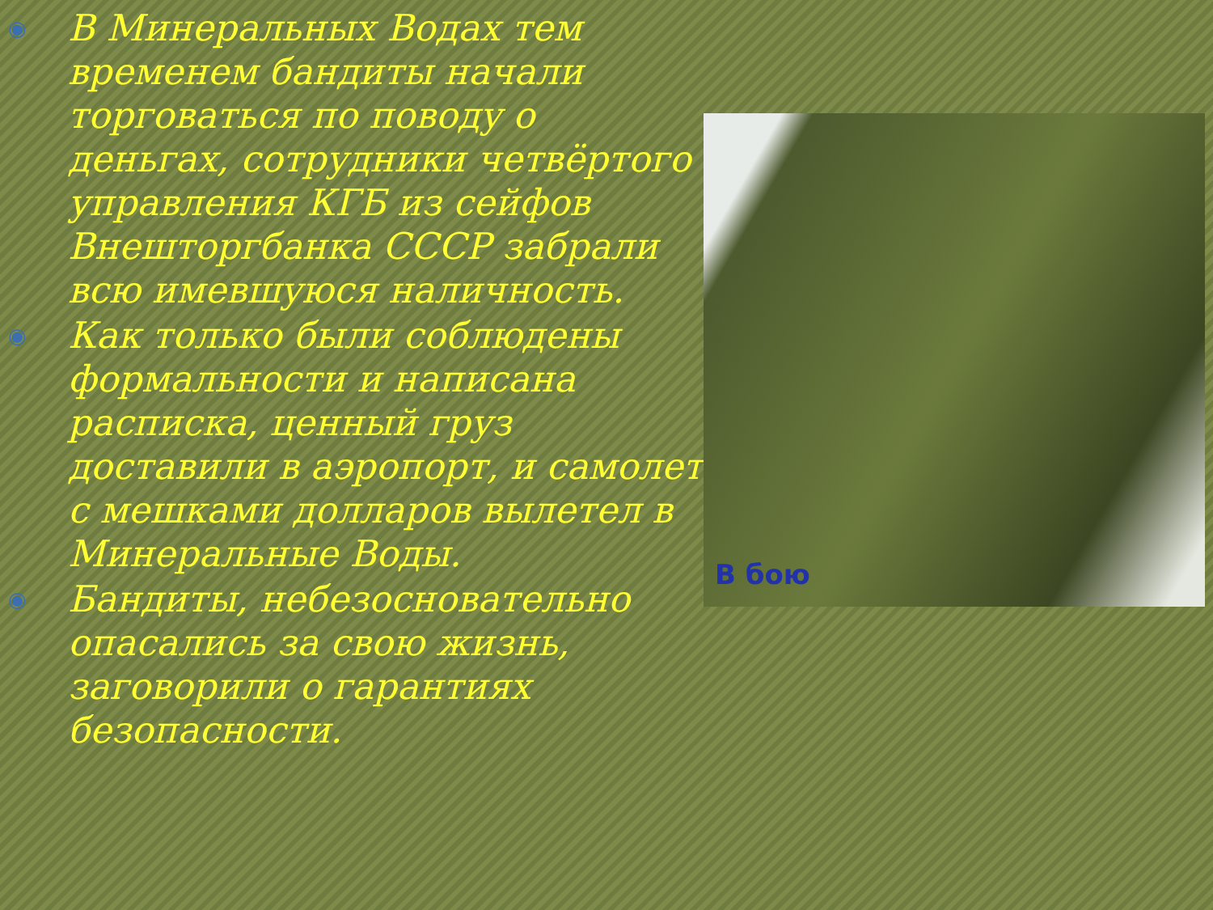◉ В Минеральных Водах тем временем бандиты начали торговаться по поводу о деньгах, сотрудники четвёртого управления КГБ из сейфов Внешторгбанка СССР забрали всю имевшуюся наличность.
◉ Как только были соблюдены формальности и написана расписка, ценный груз доставили в аэропорт, и самолет с мешками долларов вылетел в Минеральные Воды.
◉ Бандиты, небезосновательно опасались за свою жизнь, заговорили о гарантиях безопасности.
В бою